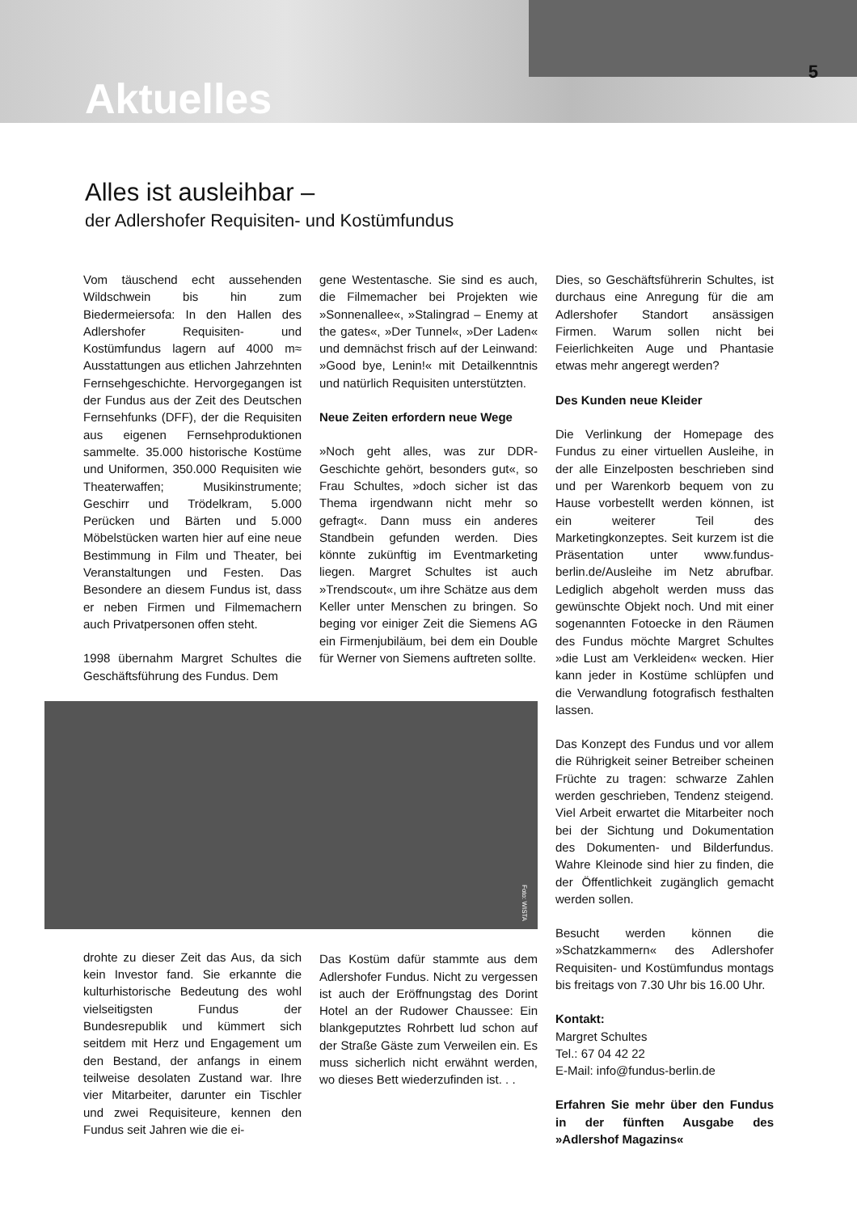5
Aktuelles
Alles ist ausleihbar –
der Adlershofer Requisiten- und Kostümfundus
Vom täuschend echt aussehenden Wildschwein bis hin zum Biedermeiersofa: In den Hallen des Adlershofer Requisiten- und Kostümfundus lagern auf 4000 m≈ Ausstattungen aus etlichen Jahrzehnten Fernsehgeschichte. Hervorgegangen ist der Fundus aus der Zeit des Deutschen Fernsehfunks (DFF), der die Requisiten aus eigenen Fernsehproduktionen sammelte. 35.000 historische Kostüme und Uniformen, 350.000 Requisiten wie Theaterwaffen; Musikinstrumente; Geschirr und Trödelkram, 5.000 Perücken und Bärten und 5.000 Möbelstücken warten hier auf eine neue Bestimmung in Film und Theater, bei Veranstaltungen und Festen. Das Besondere an diesem Fundus ist, dass er neben Firmen und Filmemachern auch Privatpersonen offen steht.
1998 übernahm Margret Schultes die Geschäftsführung des Fundus. Dem
Foto: WISTA
drohte zu dieser Zeit das Aus, da sich kein Investor fand. Sie erkannte die kulturhistorische Bedeutung des wohl vielseitigsten Fundus der Bundesrepublik und kümmert sich seitdem mit Herz und Engagement um den Bestand, der anfangs in einem teilweise desolaten Zustand war. Ihre vier Mitarbeiter, darunter ein Tischler und zwei Requisiteure, kennen den Fundus seit Jahren wie die ei-
gene Westentasche. Sie sind es auch, die Filmemacher bei Projekten wie »Sonnenallee«, »Stalingrad – Enemy at the gates«, »Der Tunnel«, »Der Laden« und demnächst frisch auf der Leinwand: »Good bye, Lenin!« mit Detailkenntnis und natürlich Requisiten unterstützten.
Neue Zeiten erfordern neue Wege
»Noch geht alles, was zur DDR-Geschichte gehört, besonders gut«, so Frau Schultes, »doch sicher ist das Thema irgendwann nicht mehr so gefragt«. Dann muss ein anderes Standbein gefunden werden. Dies könnte zukünftig im Eventmarketing liegen. Margret Schultes ist auch »Trendscout«, um ihre Schätze aus dem Keller unter Menschen zu bringen. So beging vor einiger Zeit die Siemens AG ein Firmenjubiläum, bei dem ein Double für Werner von Siemens auftreten sollte.
Das Kostüm dafür stammte aus dem Adlershofer Fundus. Nicht zu vergessen ist auch der Eröffnungstag des Dorint Hotel an der Rudower Chaussee: Ein blankgeputztes Rohrbett lud schon auf der Straße Gäste zum Verweilen ein. Es muss sicherlich nicht erwähnt werden, wo dieses Bett wiederzufinden ist. . .
Dies, so Geschäftsführerin Schultes, ist durchaus eine Anregung für die am Adlershofer Standort ansässigen Firmen. Warum sollen nicht bei Feierlichkeiten Auge und Phantasie etwas mehr angeregt werden?
Des Kunden neue Kleider
Die Verlinkung der Homepage des Fundus zu einer virtuellen Ausleihe, in der alle Einzelposten beschrieben sind und per Warenkorb bequem von zu Hause vorbestellt werden können, ist ein weiterer Teil des Marketingkonzeptes. Seit kurzem ist die Präsentation unter www.fundus-berlin.de/Ausleihe im Netz abrufbar. Lediglich abgeholt werden muss das gewünschte Objekt noch. Und mit einer sogenannten Fotoecke in den Räumen des Fundus möchte Margret Schultes »die Lust am Verkleiden« wecken. Hier kann jeder in Kostüme schlüpfen und die Verwandlung fotografisch festhalten lassen.
Das Konzept des Fundus und vor allem die Rührigkeit seiner Betreiber scheinen Früchte zu tragen: schwarze Zahlen werden geschrieben, Tendenz steigend. Viel Arbeit erwartet die Mitarbeiter noch bei der Sichtung und Dokumentation des Dokumenten- und Bilderfundus. Wahre Kleinode sind hier zu finden, die der Öffentlichkeit zugänglich gemacht werden sollen.
Besucht werden können die »Schatzkammern« des Adlershofer Requisiten- und Kostümfundus montags bis freitags von 7.30 Uhr bis 16.00 Uhr.
Kontakt:
Margret Schultes
Tel.: 67 04 42 22
E-Mail: info@fundus-berlin.de
Erfahren Sie mehr über den Fundus in der fünften Ausgabe des »Adlershof Magazins«